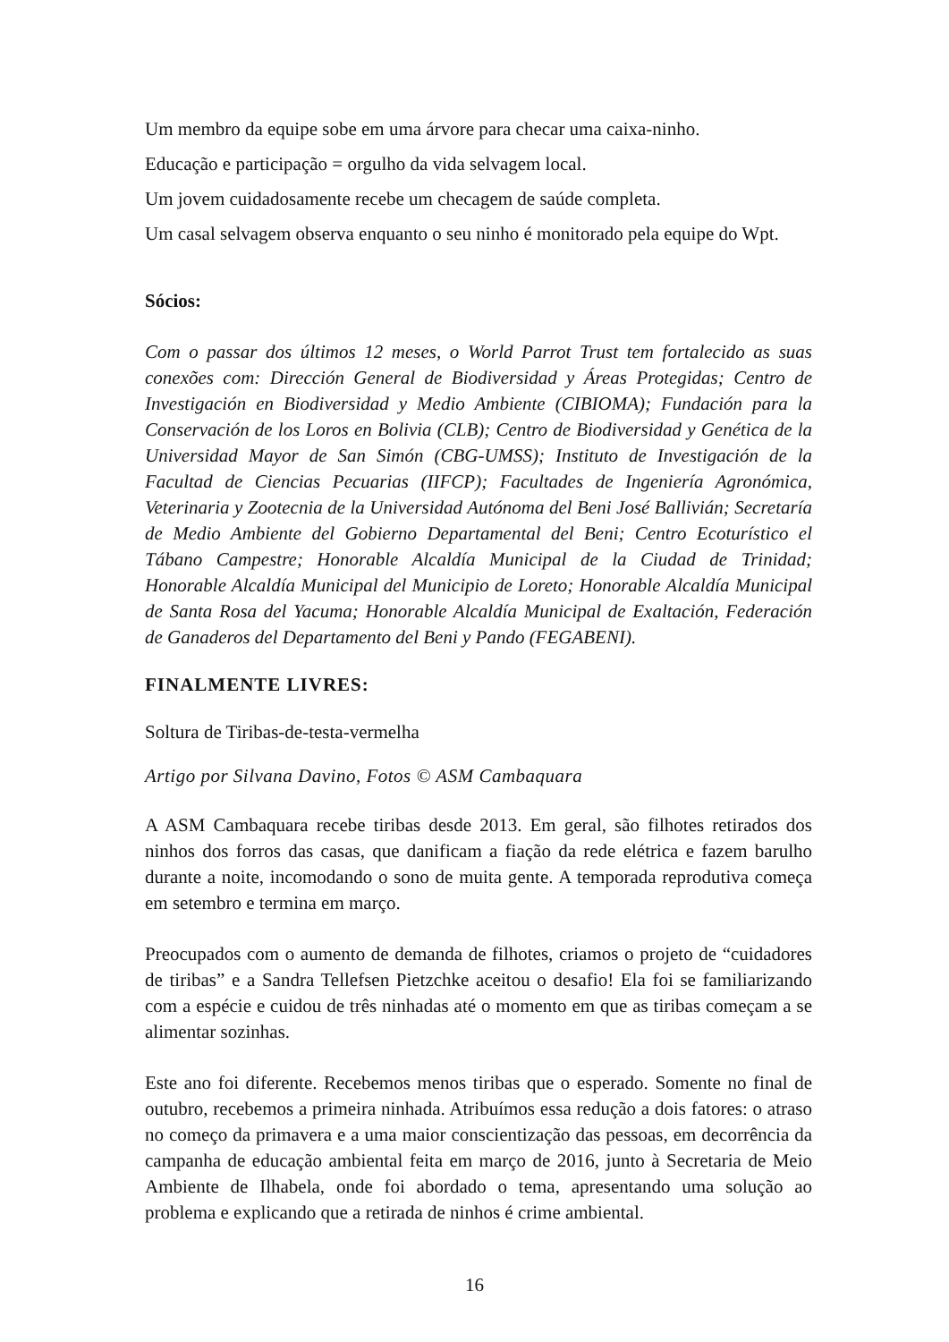Um membro da equipe sobe em uma árvore para checar uma caixa-ninho.
Educação e participação = orgulho da vida selvagem local.
Um jovem cuidadosamente recebe um checagem de saúde completa.
Um casal selvagem observa enquanto o seu ninho é monitorado pela equipe do Wpt.
Sócios:
Com o passar dos últimos 12 meses, o World Parrot Trust tem fortalecido as suas conexões com: Dirección General de Biodiversidad y Áreas Protegidas; Centro de Investigación en Biodiversidad y Medio Ambiente (CIBIOMA); Fundación para la Conservación de los Loros en Bolivia (CLB); Centro de Biodiversidad y Genética de la Universidad Mayor de San Simón (CBG-UMSS); Instituto de Investigación de la Facultad de Ciencias Pecuarias (IIFCP); Facultades de Ingeniería Agronómica, Veterinaria y Zootecnia de la Universidad Autónoma del Beni José Ballivián; Secretaría de Medio Ambiente del Gobierno Departamental del Beni; Centro Ecoturístico el Tábano Campestre; Honorable Alcaldía Municipal de la Ciudad de Trinidad; Honorable Alcaldía Municipal del Municipio de Loreto; Honorable Alcaldía Municipal de Santa Rosa del Yacuma; Honorable Alcaldía Municipal de Exaltación, Federación de Ganaderos del Departamento del Beni y Pando (FEGABENI).
FINALMENTE LIVRES:
Soltura de Tiribas-de-testa-vermelha
Artigo por Silvana Davino, Fotos © ASM Cambaquara
A ASM Cambaquara recebe tiribas desde 2013. Em geral, são filhotes retirados dos ninhos dos forros das casas, que danificam a fiação da rede elétrica e fazem barulho durante a noite, incomodando o sono de muita gente. A temporada reprodutiva começa em setembro e termina em março.
Preocupados com o aumento de demanda de filhotes, criamos o projeto de “cuidadores de tiribas” e a Sandra Tellefsen Pietzchke aceitou o desafio! Ela foi se familiarizando com a espécie e cuidou de três ninhadas até o momento em que as tiribas começam a se alimentar sozinhas.
Este ano foi diferente. Recebemos menos tiribas que o esperado. Somente no final de outubro, recebemos a primeira ninhada. Atribuímos essa redução a dois fatores: o atraso no começo da primavera e a uma maior conscientização das pessoas, em decorrência da campanha de educação ambiental feita em março de 2016, junto à Secretaria de Meio Ambiente de Ilhabela, onde foi abordado o tema, apresentando uma solução ao problema e explicando que a retirada de ninhos é crime ambiental.
16